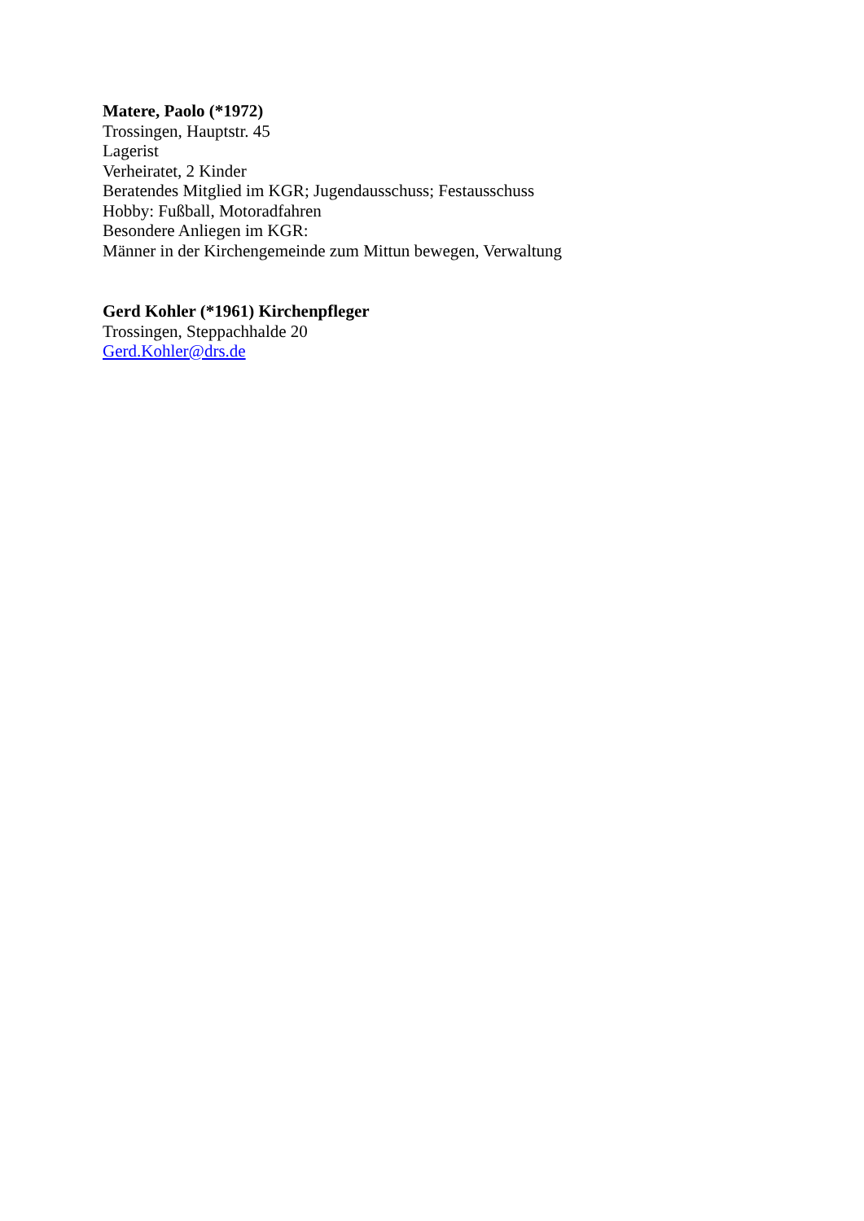Matere, Paolo (*1972)
Trossingen, Hauptstr. 45
Lagerist
Verheiratet, 2 Kinder
Beratendes Mitglied im KGR; Jugendausschuss; Festausschuss
Hobby: Fußball, Motoradfahren
Besondere Anliegen im KGR:
Männer in der Kirchengemeinde zum Mittun bewegen, Verwaltung
Gerd Kohler (*1961) Kirchenpfleger
Trossingen, Steppachhalde 20
Gerd.Kohler@drs.de